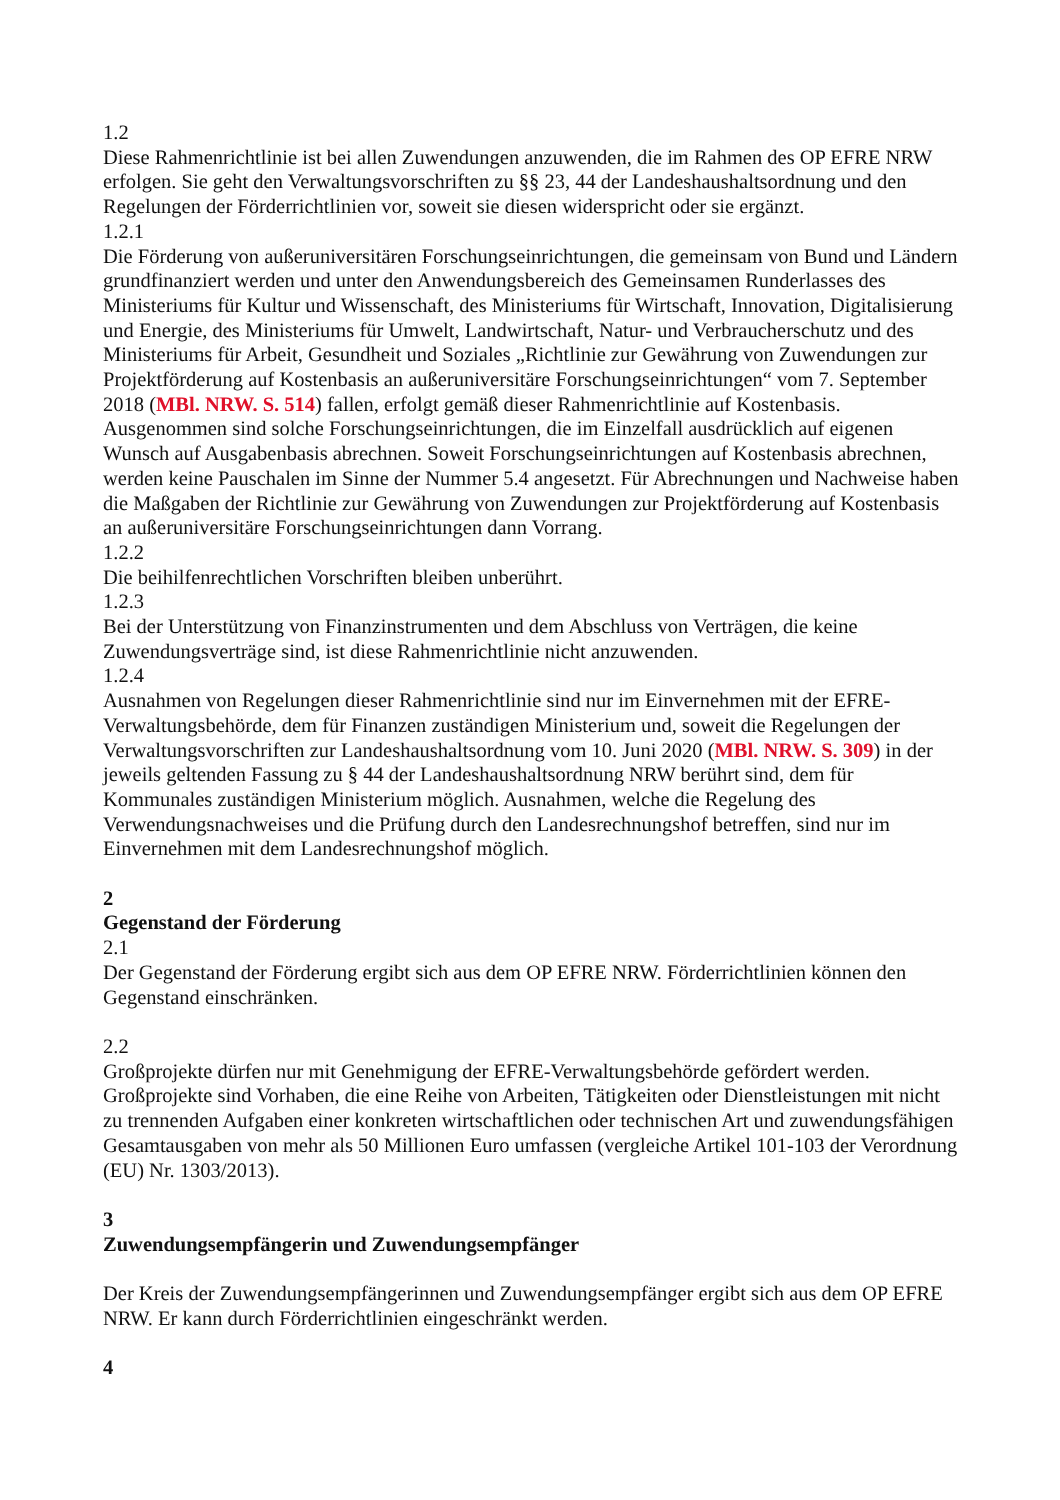1.2
Diese Rahmenrichtlinie ist bei allen Zuwendungen anzuwenden, die im Rahmen des OP EFRE NRW erfolgen. Sie geht den Verwaltungsvorschriften zu §§ 23, 44 der Landeshaushaltsordnung und den Regelungen der Förderrichtlinien vor, soweit sie diesen widerspricht oder sie ergänzt.
1.2.1
Die Förderung von außeruniversitären Forschungseinrichtungen, die gemeinsam von Bund und Ländern grundfinanziert werden und unter den Anwendungsbereich des Gemeinsamen Runderlasses des Ministeriums für Kultur und Wissenschaft, des Ministeriums für Wirtschaft, Innovation, Digitalisierung und Energie, des Ministeriums für Umwelt, Landwirtschaft, Natur- und Verbraucherschutz und des Ministeriums für Arbeit, Gesundheit und Soziales „Richtlinie zur Gewährung von Zuwendungen zur Projektförderung auf Kostenbasis an außeruniversitäre Forschungseinrichtungen“ vom 7. September 2018 (MBl. NRW. S. 514) fallen, erfolgt gemäß dieser Rahmenrichtlinie auf Kostenbasis. Ausgenommen sind solche Forschungseinrichtungen, die im Einzelfall ausdrücklich auf eigenen Wunsch auf Ausgabenbasis abrechnen. Soweit Forschungseinrichtungen auf Kostenbasis abrechnen, werden keine Pauschalen im Sinne der Nummer 5.4 angesetzt. Für Abrechnungen und Nachweise haben die Maßgaben der Richtlinie zur Gewährung von Zuwendungen zur Projektförderung auf Kostenbasis an außeruniversitäre Forschungseinrichtungen dann Vorrang.
1.2.2
Die beihilfenrechtlichen Vorschriften bleiben unberührt.
1.2.3
Bei der Unterstützung von Finanzinstrumenten und dem Abschluss von Verträgen, die keine Zuwendungsverträge sind, ist diese Rahmenrichtlinie nicht anzuwenden.
1.2.4
Ausnahmen von Regelungen dieser Rahmenrichtlinie sind nur im Einvernehmen mit der EFRE-Verwaltungsbehörde, dem für Finanzen zuständigen Ministerium und, soweit die Regelungen der Verwaltungsvorschriften zur Landeshaushaltsordnung vom 10. Juni 2020 (MBl. NRW. S. 309) in der jeweils geltenden Fassung zu § 44 der Landeshaushaltsordnung NRW berührt sind, dem für Kommunales zuständigen Ministerium möglich. Ausnahmen, welche die Regelung des Verwendungsnachweises und die Prüfung durch den Landesrechnungshof betreffen, sind nur im Einvernehmen mit dem Landesrechnungshof möglich.
2
Gegenstand der Förderung
2.1
Der Gegenstand der Förderung ergibt sich aus dem OP EFRE NRW. Förderrichtlinien können den Gegenstand einschränken.
2.2
Großprojekte dürfen nur mit Genehmigung der EFRE-Verwaltungsbehörde gefördert werden. Großprojekte sind Vorhaben, die eine Reihe von Arbeiten, Tätigkeiten oder Dienstleistungen mit nicht zu trennenden Aufgaben einer konkreten wirtschaftlichen oder technischen Art und zuwendungsfähigen Gesamtausgaben von mehr als 50 Millionen Euro umfassen (vergleiche Artikel 101-103 der Verordnung (EU) Nr. 1303/2013).
3
Zuwendungsempfängerin und Zuwendungsempfänger
Der Kreis der Zuwendungsempfängerinnen und Zuwendungsempfänger ergibt sich aus dem OP EFRE NRW. Er kann durch Förderrichtlinien eingeschränkt werden.
4